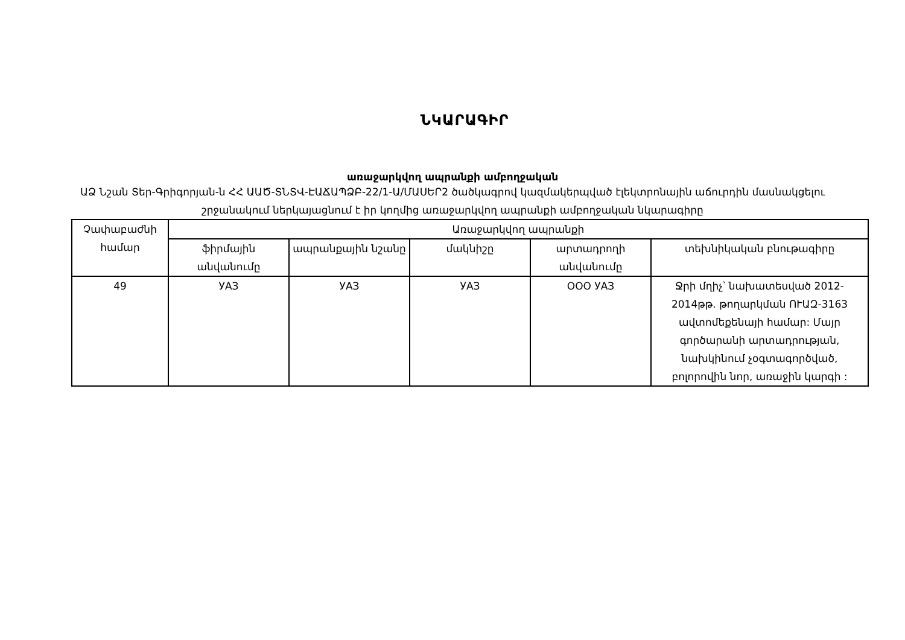ՆԿԱՐԱԳԻՐ
առաջարկվող ապրանքի ամբողջական
ԱՁ Նշան Տեր-Գրիգորյան-ն ՀՀ ԱԱԾ-ՏՆՏՎ-ԷԱՃԱՊՁԲ-22/1-Ա/ՄԱՍԵՐ2 ծածկագրով կազմակերպված էլեկտրոնային աճուրդին մասնակցելու շրջանակում ներկայացնում է իր կողմից առաջարկվող ապրանքի ամբողջական նկարագիրը
| Չափաբաժնի համար | Առաջարկվող ապրանքի | | | | |
| --- | --- | --- | --- | --- | --- |
| | ֆիրմային անվանումը | ապրանքային նշանը | մակնիշը | արտադրողի անվանումը | տեխնիկական բնութագիրը |
| 49 | УАЗ | УАЗ | УАЗ | ООО УАЗ | Ջրի մղիչ՝ նախատեսված 2012-2014թթ. թողարկման ՈՒԱԶ-3163 ավտոմեքենայի համար: Մայր գործարանի արտադրության, նախկինում չօգտագործված, բոլորովին նոր, առաջին կարգի : |